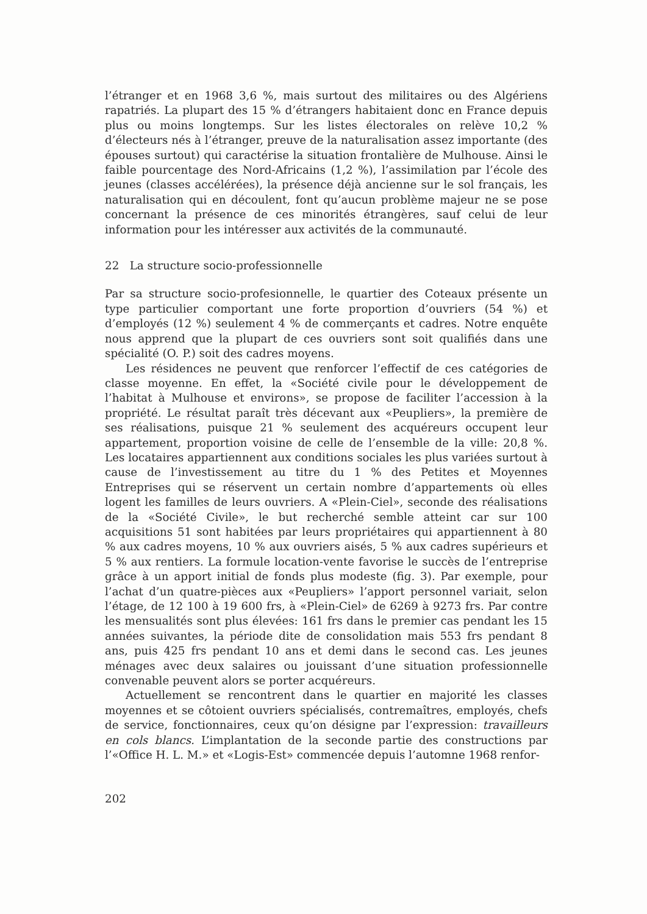l’étranger et en 1968 3,6 %, mais surtout des militaires ou des Algériens rapatriés. La plupart des 15 % d’étrangers habitaient donc en France depuis plus ou moins longtemps. Sur les listes électorales on relève 10,2 % d’électeurs nés à l’étranger, preuve de la naturalisation assez importante (des épouses surtout) qui caractérise la situation frontalière de Mulhouse. Ainsi le faible pourcentage des Nord-Africains (1,2 %), l’assimilation par l’école des jeunes (classes accélérées), la présence déjà ancienne sur le sol français, les naturalisation qui en découlent, font qu’aucun problème majeur ne se pose concernant la présence de ces minorités étrangères, sauf celui de leur information pour les intéresser aux activités de la communauté.
22 La structure socio-professionnelle
Par sa structure socio-profesionnelle, le quartier des Coteaux présente un type particulier comportant une forte proportion d’ouvriers (54 %) et d’employés (12 %) seulement 4 % de commerçants et cadres. Notre enquête nous apprend que la plupart de ces ouvriers sont soit qualifiés dans une spécialité (O. P.) soit des cadres moyens.
Les résidences ne peuvent que renforcer l’effectif de ces catégories de classe moyenne. En effet, la «Société civile pour le développement de l’habitat à Mulhouse et environs», se propose de faciliter l’accession à la propriété. Le résultat paraît très décevant aux «Peupliers», la première de ses réalisations, puisque 21 % seulement des acquéreurs occupent leur appartement, proportion voisine de celle de l’ensemble de la ville: 20,8 %. Les locataires appartiennent aux conditions sociales les plus variées surtout à cause de l’investissement au titre du 1 % des Petites et Moyennes Entreprises qui se réservent un certain nombre d’appartements où elles logent les familles de leurs ouvriers. A «Plein-Ciel», seconde des réalisations de la «Société Civile», le but recherché semble atteint car sur 100 acquisitions 51 sont habitées par leurs propriétaires qui appartiennent à 80 % aux cadres moyens, 10 % aux ouvriers aisés, 5 % aux cadres supérieurs et 5 % aux rentiers. La formule location-vente favorise le succès de l’entreprise grâce à un apport initial de fonds plus modeste (fig. 3). Par exemple, pour l’achat d’un quatre-pièces aux «Peupliers» l’apport personnel variait, selon l’étage, de 12 100 à 19 600 frs, à «Plein-Ciel» de 6269 à 9273 frs. Par contre les mensualités sont plus élevées: 161 frs dans le premier cas pendant les 15 années suivantes, la période dite de consolidation mais 553 frs pendant 8 ans, puis 425 frs pendant 10 ans et demi dans le second cas. Les jeunes ménages avec deux salaires ou jouissant d’une situation professionnelle convenable peuvent alors se porter acquéreurs.
Actuellement se rencontrent dans le quartier en majorité les classes moyennes et se côtoient ouvriers spécialisés, contremaîtres, employés, chefs de service, fonctionnaires, ceux qu’on désigne par l’expression: travailleurs en cols blancs. L’implantation de la seconde partie des constructions par l’«Office H. L. M.» et «Logis-Est» commencée depuis l’automne 1968 renfor-
202